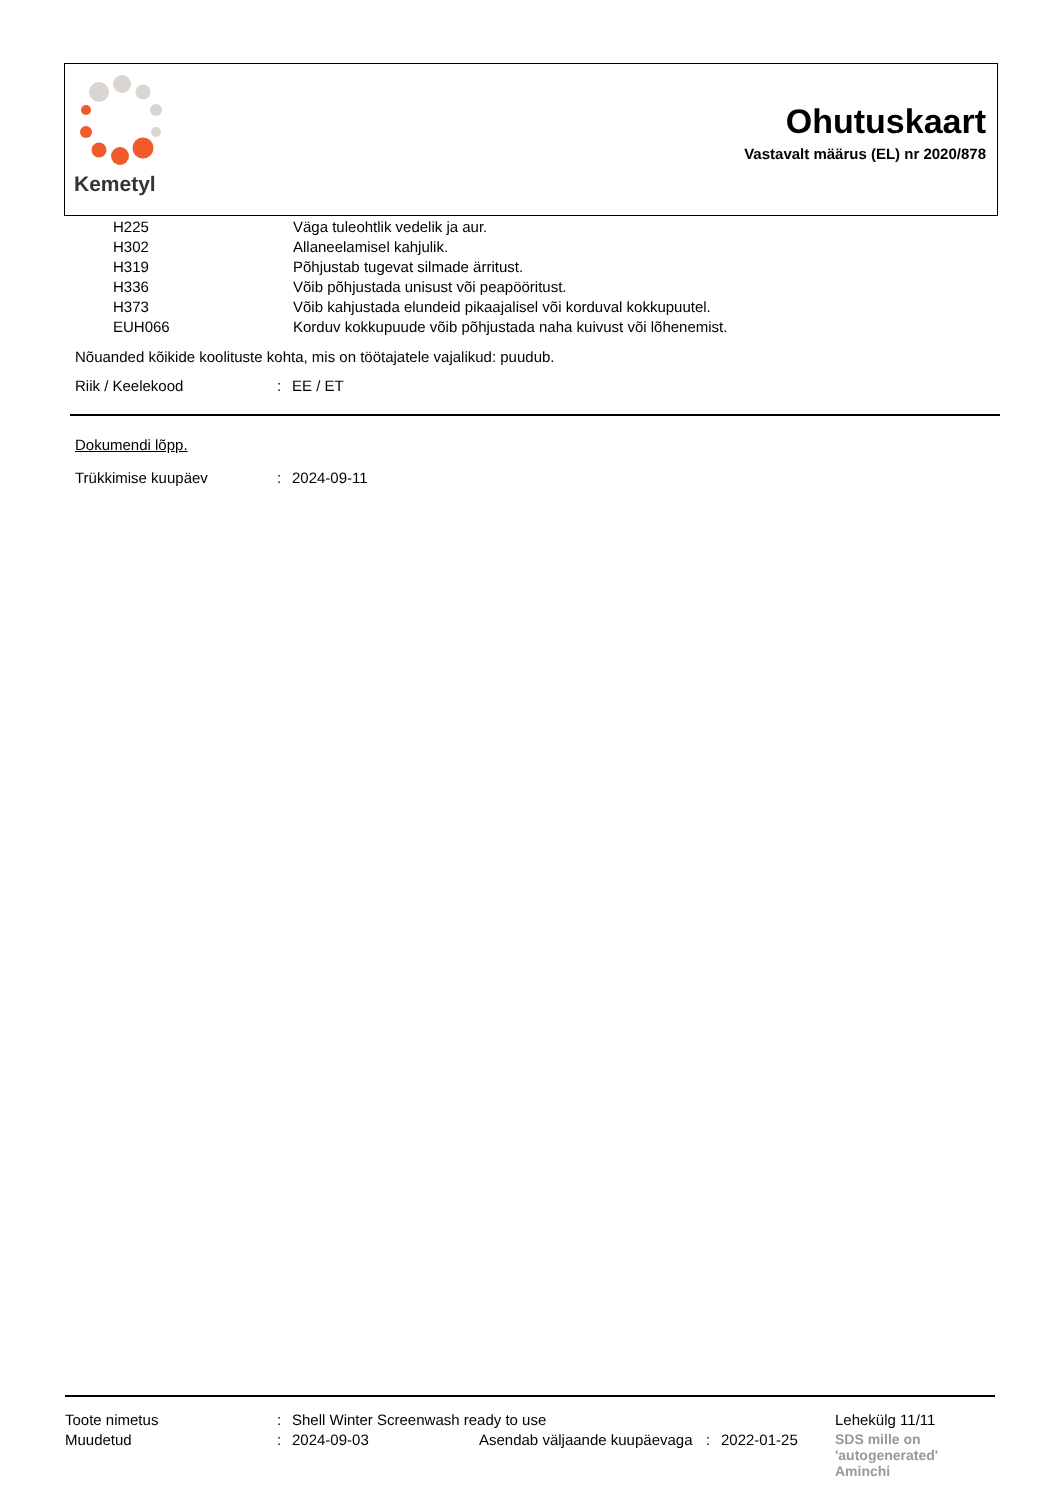Kemetyl
Ohutuskaart
Vastavalt määrus (EL) nr 2020/878
| H225 | Väga tuleohtlik vedelik ja aur. |
| H302 | Allaneelamisel kahjulik. |
| H319 | Põhjustab tugevat silmade ärritust. |
| H336 | Võib põhjustada unisust või peapööritust. |
| H373 | Võib kahjustada elundeid pikaajalisel või korduval kokkupuutel. |
| EUH066 | Korduv kokkupuude võib põhjustada naha kuivust või lõhenemist. |
Nõuanded kõikide koolituste kohta, mis on töötajatele vajalikud: puudub.
| Riik / Keelekood | : | EE / ET |
Dokumendi lõpp.
| Trükkimise kuupäev | : | 2024-09-11 |
| Toote nimetus | : | Shell Winter Screenwash ready to use | | | | Lehekülg 11/11 |
| Muudetud | : | 2024-09-03 | Asendab väljaande kuupäevaga | : | 2022-01-25 | SDS mille on 'autogenerated' Aminchi |